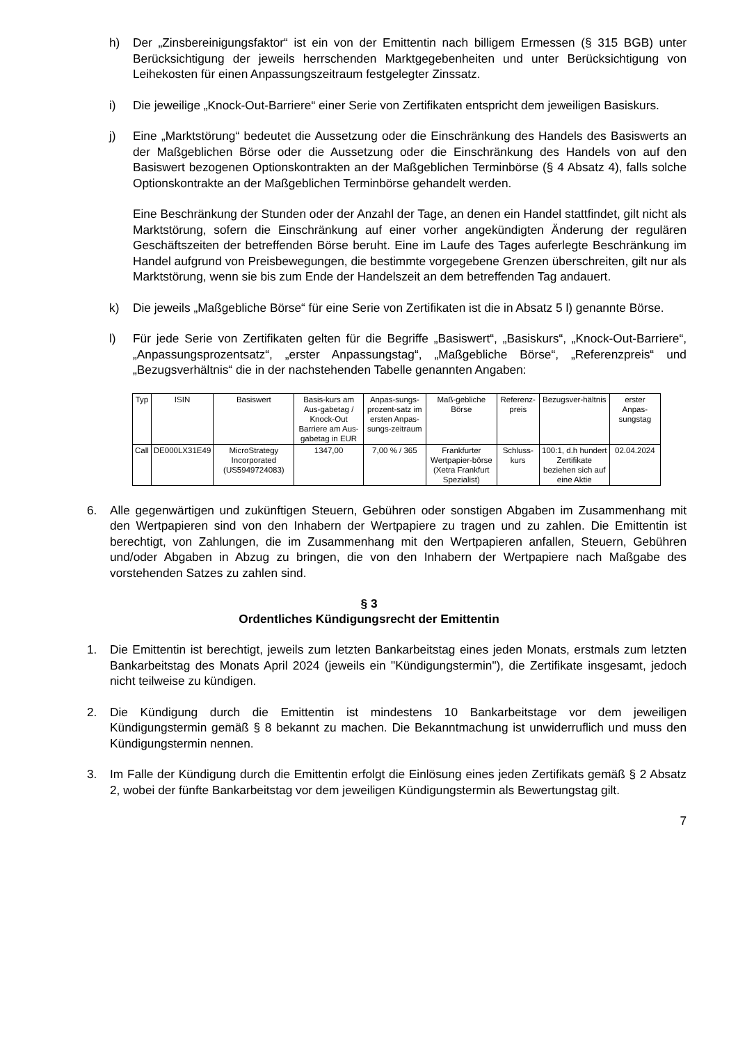h) Der „Zinsbereinigungsfaktor“ ist ein von der Emittentin nach billigem Ermessen (§ 315 BGB) unter Berücksichtigung der jeweils herrschenden Marktgegebenheiten und unter Berücksichtigung von Leihekosten für einen Anpassungszeitraum festgelegter Zinssatz.
i) Die jeweilige „Knock-Out-Barriere“ einer Serie von Zertifikaten entspricht dem jeweiligen Basiskurs.
j) Eine „Marktstörung“ bedeutet die Aussetzung oder die Einschränkung des Handels des Basiswerts an der Maßgeblichen Börse oder die Aussetzung oder die Einschränkung des Handels von auf den Basiswert bezogenen Optionskontrakten an der Maßgeblichen Terminbörse (§ 4 Absatz 4), falls solche Optionskontrakte an der Maßgeblichen Terminbörse gehandelt werden.
Eine Beschränkung der Stunden oder der Anzahl der Tage, an denen ein Handel stattfindet, gilt nicht als Marktstörung, sofern die Einschränkung auf einer vorher angekündigten Änderung der regulären Geschäftszeiten der betreffenden Börse beruht. Eine im Laufe des Tages auferlegte Beschränkung im Handel aufgrund von Preisbewegungen, die bestimmte vorgegebene Grenzen überschreiten, gilt nur als Marktstörung, wenn sie bis zum Ende der Handelszeit an dem betreffenden Tag andauert.
k) Die jeweils „Maßgebliche Börse“ für eine Serie von Zertifikaten ist die in Absatz 5 l) genannte Börse.
l) Für jede Serie von Zertifikaten gelten für die Begriffe „Basiswert“, „Basiskurs“, „Knock-Out-Barriere“, „Anpassungsprozentsatz“, „erster Anpassungstag“, „Maßgebliche Börse“, „Referenzpreis“ und „Bezugsverhältnis“ die in der nachstehenden Tabelle genannten Angaben:
| Typ | ISIN | Basiswert | Basis-kurs am Aus-gabetag / Knock-Out Barriere am Aus-gabetag in EUR | Anpas-sungs-prozent-satz im ersten Anpas-sungs-zeitraum | Maß-gebliche Börse | Referenz-preis | Bezugsver-hältnis | erster Anpas-sungstag |
| --- | --- | --- | --- | --- | --- | --- | --- | --- |
| Call | DE000LX31E49 | MicroStrategy Incorporated (US5949724083) | 1347,00 | 7,00 % / 365 | Frankfurter Wertpapier-börse (Xetra Frankfurt Spezialist) | Schluss-kurs | 100:1, d.h hundert Zertifikate beziehen sich auf eine Aktie | 02.04.2024 |
6. Alle gegenwärtigen und zukünftigen Steuern, Gebühren oder sonstigen Abgaben im Zusammenhang mit den Wertpapieren sind von den Inhabern der Wertpapiere zu tragen und zu zahlen. Die Emittentin ist berechtigt, von Zahlungen, die im Zusammenhang mit den Wertpapieren anfallen, Steuern, Gebühren und/oder Abgaben in Abzug zu bringen, die von den Inhabern der Wertpapiere nach Maßgabe des vorstehenden Satzes zu zahlen sind.
§ 3
Ordentliches Kündigungsrecht der Emittentin
1. Die Emittentin ist berechtigt, jeweils zum letzten Bankarbeitstag eines jeden Monats, erstmals zum letzten Bankarbeitstag des Monats April 2024 (jeweils ein "Kündigungstermin"), die Zertifikate insgesamt, jedoch nicht teilweise zu kündigen.
2. Die Kündigung durch die Emittentin ist mindestens 10 Bankarbeitstage vor dem jeweiligen Kündigungstermin gemäß § 8 bekannt zu machen. Die Bekanntmachung ist unwiderruflich und muss den Kündigungstermin nennen.
3. Im Falle der Kündigung durch die Emittentin erfolgt die Einlösung eines jeden Zertifikats gemäß § 2 Absatz 2, wobei der fünfte Bankarbeitstag vor dem jeweiligen Kündigungstermin als Bewertungstag gilt.
7